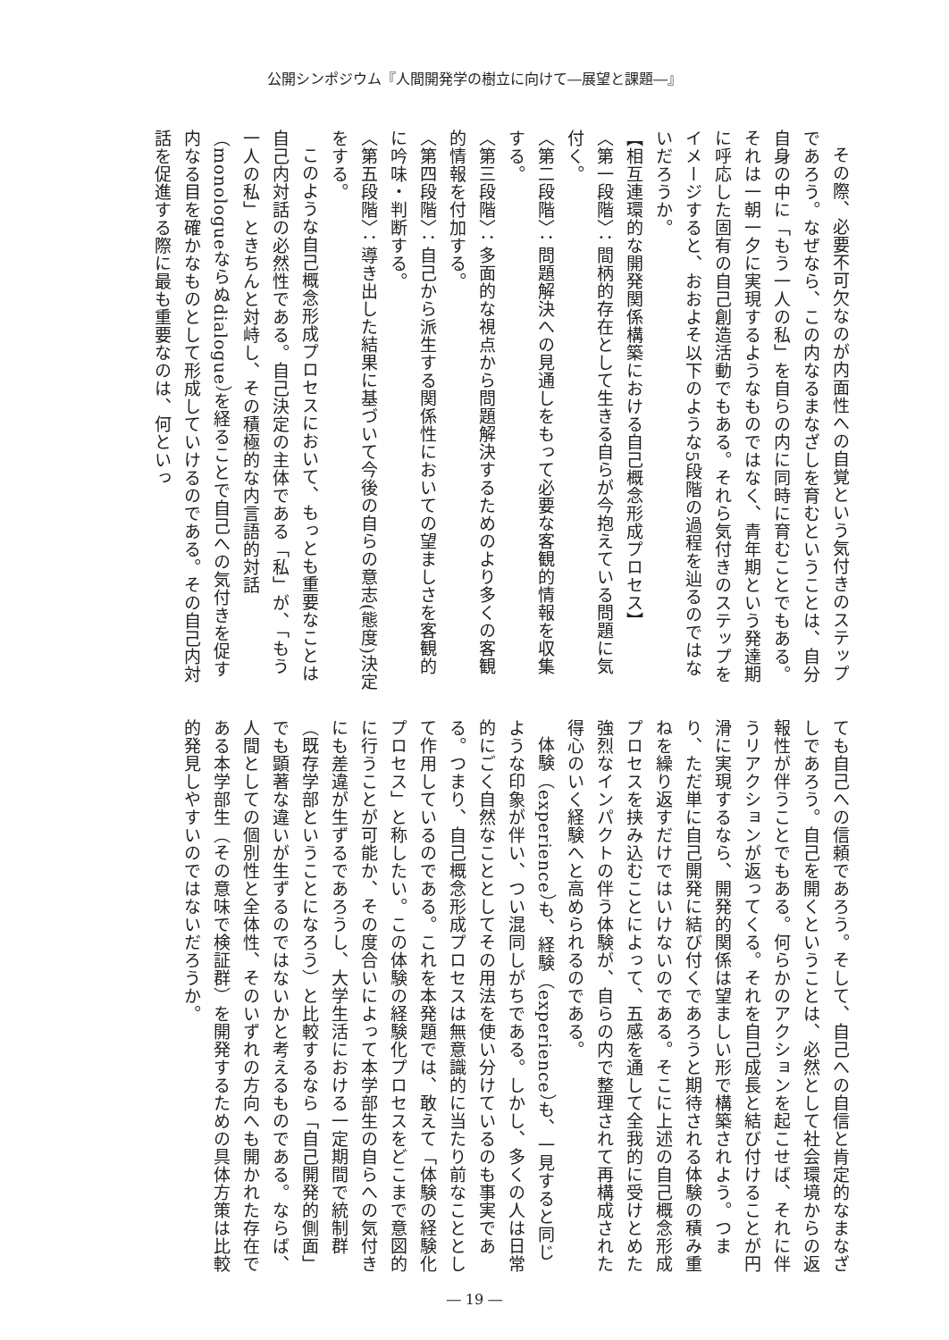公開シンポジウム『人間開発学の樹立に向けて―展望と課題―』
その際、必要不可欠なのが内面性への自覚という気付きのステップであろう。なぜなら、この内なるまなざしを育むということは、自分自身の中に「もう一人の私」を自らの内に同時に育むことでもある。それは一朝一夕に実現するようなものではなく、青年期という発達期に呼応した固有の自己創造活動でもある。それら気付きのステップをイメージすると、おおよそ以下のような5段階の過程を辿るのではないだろうか。
【相互連環的な開発関係構築における自己概念形成プロセス】
〈第一段階〉：間柄的存在として生きる自らが今抱えている問題に気付く。
〈第二段階〉：問題解決への見通しをもって必要な客観的情報を収集する。
〈第三段階〉：多面的な視点から問題解決するためのより多くの客観的情報を付加する。
〈第四段階〉：自己から派生する関係性においての望ましさを客観的に吟味・判断する。
〈第五段階〉：導き出した結果に基づいて今後の自らの意志(態度)決定をする。
このような自己概念形成プロセスにおいて、もっとも重要なことは自己内対話の必然性である。自己決定の主体である「私」が、「もう一人の私」ときちんと対峙し、その積極的な内言語的対話（monologueならぬdialogue）を経ることで自己への気付きを促す内なる目を確かなものとして形成していけるのである。その自己内対話を促進する際に最も重要なのは、何といっ
ても自己への信頼であろう。そして、自己への自信と肯定的なまなざしであろう。自己を開くということは、必然として社会環境からの返報性が伴うことでもある。何らかのアクションを起こせば、それに伴うリアクションが返ってくる。それを自己成長と結び付けることが円滑に実現するなら、開発的関係は望ましい形で構築されよう。つまり、ただ単に自己開発に結び付くであろうと期待される体験の積み重ねを繰り返すだけではいけないのである。そこに上述の自己概念形成プロセスを挟み込むことによって、五感を通して全我的に受けとめた強烈なインパクトの伴う体験が、自らの内で整理されて再構成された得心のいく経験へと高められるのである。
体験（experience）も、経験（experience）も、一見すると同じような印象が伴い、つい混同しがちである。しかし、多くの人は日常的にごく自然なこととしてその用法を使い分けているのも事実である。つまり、自己概念形成プロセスは無意識的に当たり前なこととして作用しているのである。これを本発題では、敢えて「体験の経験化プロセス」と称したい。この体験の経験化プロセスをどこまで意図的に行うことが可能か、その度合いによって本学部生の自らへの気付きにも差違が生ずるであろうし、大学生活における一定期間で統制群（既存学部ということになろう）と比較するなら「自己開発的側面」でも顕著な違いが生ずるのではないかと考えるものである。ならば、人間としての個別性と全体性、そのいずれの方向へも開かれた存在である本学部生（その意味で検証群）を開発するための具体方策は比較的発見しやすいのではないだろうか。
― 19 ―